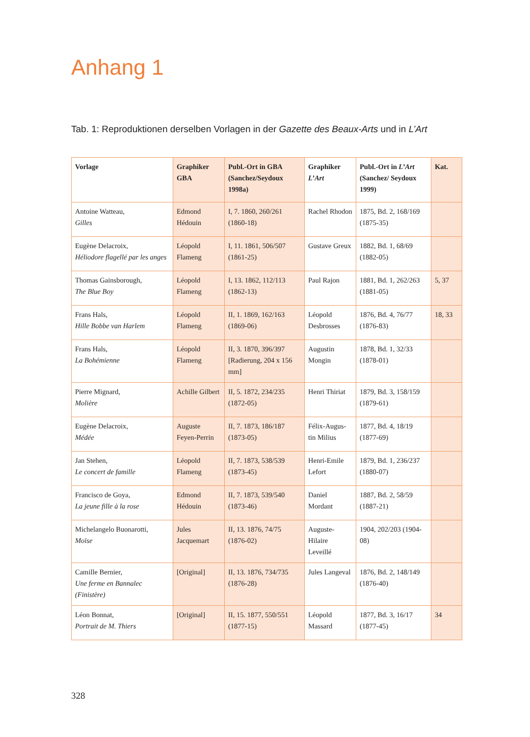Anhang 1
Tab. 1: Reproduktionen derselben Vorlagen in der Gazette des Beaux-Arts und in L’Art
| Vorlage | Graphiker GBA | Publ.-Ort in GBA (Sanchez/Seydoux 1998a) | Graphiker L’Art | Publ.-Ort in L’Art (Sanchez/ Seydoux 1999) | Kat. |
| --- | --- | --- | --- | --- | --- |
| Antoine Watteau, Gilles | Edmond Hédouin | I, 7. 1860, 260/261 (1860-18) | Rachel Rhodon | 1875, Bd. 2, 168/169 (1875-35) | |
| Eugène Delacroix, Héliodore flagellé par les anges | Léopold Flameng | I, 11. 1861, 506/507 (1861-25) | Gustave Greux | 1882, Bd. 1, 68/69 (1882-05) | |
| Thomas Gainsborough, The Blue Boy | Léopold Flameng | I, 13. 1862, 112/113 (1862-13) | Paul Rajon | 1881, Bd. 1, 262/263 (1881-05) | 5, 37 |
| Frans Hals, Hille Bobbe van Harlem | Léopold Flameng | II, 1. 1869, 162/163 (1869-06) | Léopold Desbrosses | 1876, Bd. 4, 76/77 (1876-83) | 18, 33 |
| Frans Hals, La Bohémienne | Léopold Flameng | II, 3. 1870, 396/397 [Radierung, 204 x 156 mm] | Augustin Mongin | 1878, Bd. 1, 32/33 (1878-01) | |
| Pierre Mignard, Molière | Achille Gilbert | II, 5. 1872, 234/235 (1872-05) | Henri Thiriat | 1879, Bd. 3, 158/159 (1879-61) | |
| Eugène Delacroix, Médée | Auguste Feyen-Perrin | II, 7. 1873, 186/187 (1873-05) | Félix-Augus-tin Milius | 1877, Bd. 4, 18/19 (1877-69) | |
| Jan Stehen, Le concert de famille | Léopold Flameng | II, 7. 1873, 538/539 (1873-45) | Henri-Emile Lefort | 1879, Bd. 1, 236/237 (1880-07) | |
| Francisco de Goya, La jeune fille à la rose | Edmond Hédouin | II, 7. 1873, 539/540 (1873-46) | Daniel Mordant | 1887, Bd. 2, 58/59 (1887-21) | |
| Michelangelo Buonarotti, Moïse | Jules Jacquemart | II, 13. 1876, 74/75 (1876-02) | Auguste-Hilaire Leveillé | 1904, 202/203 (1904-08) | |
| Camille Bernier, Une ferme en Bannalec (Finistère) | [Original] | II, 13. 1876, 734/735 (1876-28) | Jules Langeval | 1876, Bd. 2, 148/149 (1876-40) | |
| Léon Bonnat, Portrait de M. Thiers | [Original] | II, 15. 1877, 550/551 (1877-15) | Léopold Massard | 1877, Bd. 3, 16/17 (1877-45) | 34 |
328